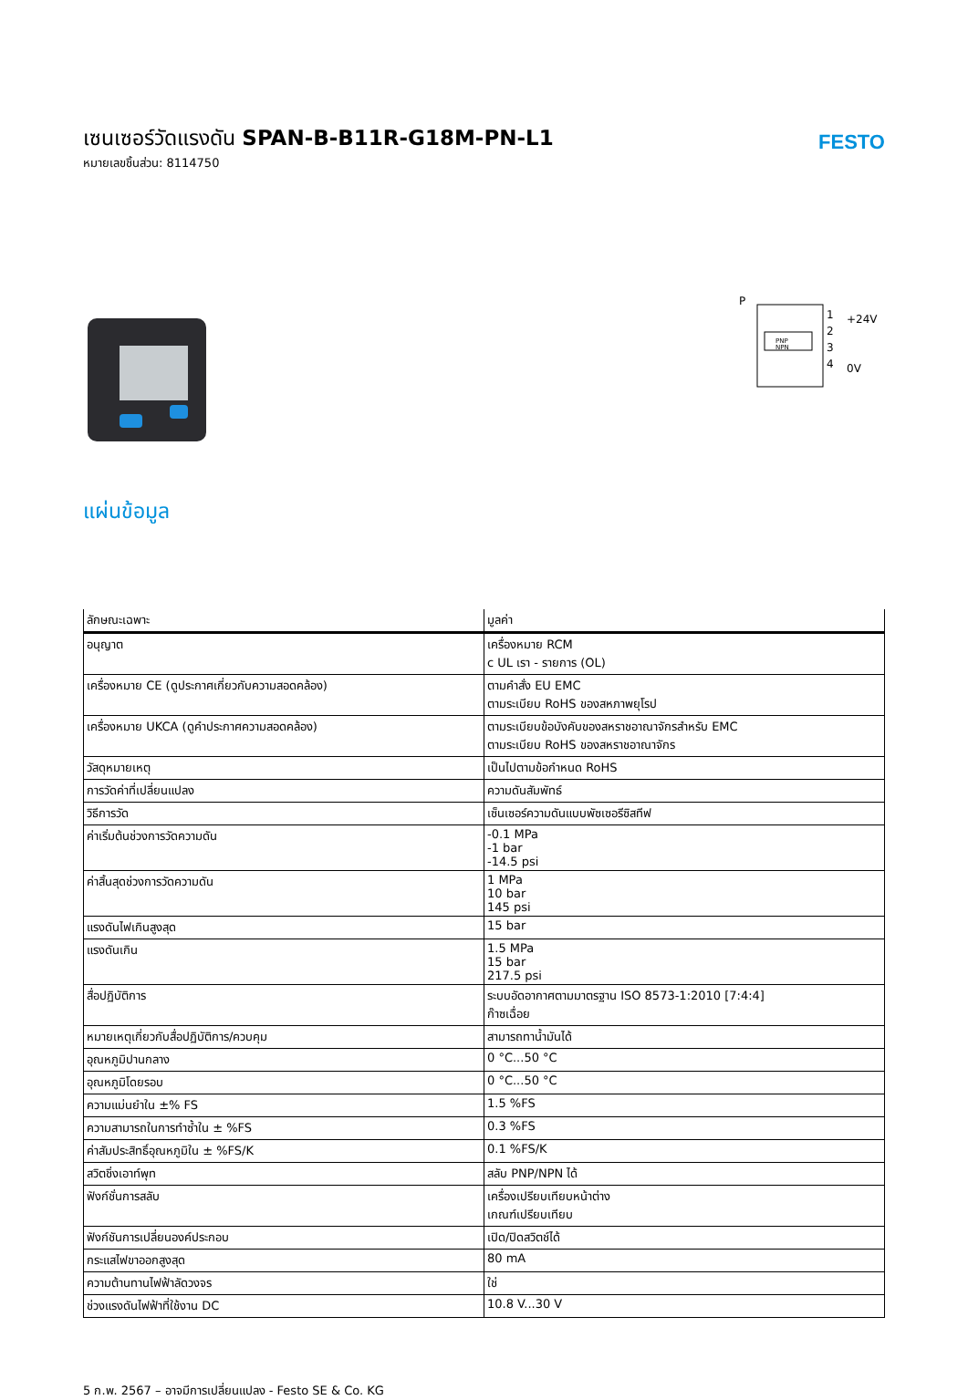เซนเซอร์วัดแรงดัน SPAN-B-B11R-G18M-PN-L1
หมายเลขชิ้นส่วน: 8114750
FESTO
P
PNP
NPN
1
2
3
4
+24V
0V
แผ่นข้อมูล
| ลักษณะเฉพาะ | มูลค่า |
| --- | --- |
| อนุญาต | เครื่องหมาย RCM c UL เรา - รายการ (OL) |
| เครื่องหมาย CE (ดูประกาศเกี่ยวกับความสอดคล้อง) | ตามคำสั่ง EU EMC ตามระเบียบ RoHS ของสหภาพยุโรป |
| เครื่องหมาย UKCA (ดูคำประกาศความสอดคล้อง) | ตามระเบียบข้อบังคับของสหราชอาณาจักรสำหรับ EMC ตามระเบียบ RoHS ของสหราชอาณาจักร |
| วัสดุหมายเหตุ | เป็นไปตามข้อกำหนด RoHS |
| การวัดค่าที่เปลี่ยนแปลง | ความดันสัมพัทธ์ |
| วิธีการวัด | เซ็นเซอร์ความดันแบบพัซเซอรีซิสทีฟ |
| ค่าเริ่มต้นช่วงการวัดความดัน | -0.1 MPa -1 bar -14.5 psi |
| ค่าสิ้นสุดช่วงการวัดความดัน | 1 MPa 10 bar 145 psi |
| แรงดันไฟเกินสูงสุด | 15 bar |
| แรงดันเกิน | 1.5 MPa 15 bar 217.5 psi |
| สื่อปฏิบัติการ | ระบบอัดอากาศตามมาตรฐาน ISO 8573-1:2010 [7:4:4] ก๊าซเฉื่อย |
| หมายเหตุเกี่ยวกับสื่อปฏิบัติการ/ควบคุม | สามารถทาน้ำมันได้ |
| อุณหภูมิปานกลาง | 0 °C...50 °C |
| อุณหภูมิโดยรอบ | 0 °C...50 °C |
| ความแม่นยำใน ±% FS | 1.5 %FS |
| ความสามารถในการทำซ้ำใน ± %FS | 0.3 %FS |
| ค่าสัมประสิทธิ์อุณหภูมิใน ± %FS/K | 0.1 %FS/K |
| สวิตชิ่งเอาท์พุท | สลับ PNP/NPN ได้ |
| ฟังก์ชั่นการสลับ | เครื่องเปรียบเทียบหน้าต่าง เกณฑ์เปรียบเทียบ |
| ฟังก์ชันการเปลี่ยนองค์ประกอบ | เปิด/ปิดสวิตช์ได้ |
| กระแสไฟขาออกสูงสุด | 80 mA |
| ความต้านทานไฟฟ้าลัดวงจร | ใช่ |
| ช่วงแรงดันไฟฟ้าที่ใช้งาน DC | 10.8 V...30 V |
5 ก.พ. 2567 – อาจมีการเปลี่ยนแปลง - Festo SE & Co. KG